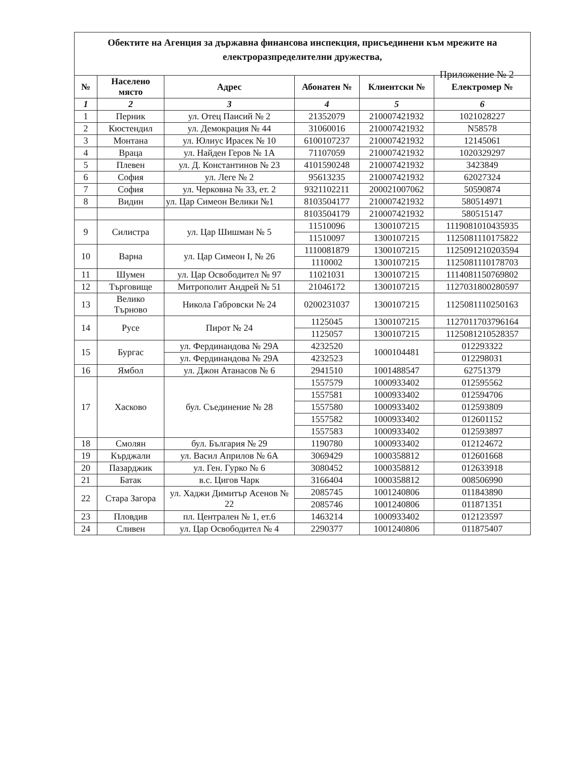Приложение № 2
| Обектите на Агенция за държавна финансова инспекция, присъединени към мрежите на електроразпределителни дружества, | | | | | |
| № | Населено място | Адрес | Абонатен № | Клиентски № | Електромер № |
| 1 | 2 | 3 | 4 | 5 | 6 |
| 1 | Перник | ул. Отец Паисий № 2 | 21352079 | 210007421932 | 1021028227 |
| 2 | Кюстендил | ул. Демокрация № 44 | 31060016 | 210007421932 | N58578 |
| 3 | Монтана | ул. Юлиус Ирасек № 10 | 6100107237 | 210007421932 | 12145061 |
| 4 | Враца | ул. Найден Геров № 1А | 71107059 | 210007421932 | 1020329297 |
| 5 | Плевен | ул. Д. Константинов № 23 | 4101590248 | 210007421932 | 3423849 |
| 6 | София | ул. Леге № 2 | 95613235 | 210007421932 | 62027324 |
| 7 | София | ул. Черковна № 33, ет. 2 | 9321102211 | 200021007062 | 50590874 |
| 8 | Видин | ул. Цар Симеон Велики №1 | 8103504177 | 210007421932 | 580514971 |
| | | | 8103504179 | 210007421932 | 580515147 |
| 9 | Силистра | ул. Цар Шишман № 5 | 11510096 | 1300107215 | 1119081010435935 |
| | | | 11510097 | 1300107215 | 1125081110175822 |
| 10 | Варна | ул. Цар Симеон I, № 26 | 1110081879 | 1300107215 | 1125091210203594 |
| | | | 1110002 | 1300107215 | 1125081110178703 |
| 11 | Шумен | ул. Цар Освободител № 97 | 11021031 | 1300107215 | 1114081150769802 |
| 12 | Търговище | Митрополит Андрей № 51 | 21046172 | 1300107215 | 1127031800280597 |
| 13 | Велико Търново | Никола Габровски № 24 | 0200231037 | 1300107215 | 1125081110250163 |
| 14 | Русе | Пирот № 24 | 1125045 | 1300107215 | 1127011703796164 |
| | | | 1125057 | 1300107215 | 1125081210528357 |
| 15 | Бургас | ул. Фердинандова № 29А | 4232520 | 1000104481 | 012293322 |
| | | ул. Фердинандова № 29А | 4232523 | | 012298031 |
| 16 | Ямбол | ул. Джон Атанасов № 6 | 2941510 | 1001488547 | 62751379 |
| 17 | Хасково | бул. Съединение № 28 | 1557579 | 1000933402 | 012595562 |
| | | | 1557581 | 1000933402 | 012594706 |
| | | | 1557580 | 1000933402 | 012593809 |
| | | | 1557582 | 1000933402 | 012601152 |
| | | | 1557583 | 1000933402 | 012593897 |
| 18 | Смолян | бул. България № 29 | 1190780 | 1000933402 | 012124672 |
| 19 | Кърджали | ул. Васил Априлов № 6А | 3069429 | 1000358812 | 012601668 |
| 20 | Пазарджик | ул. Ген. Гурко № 6 | 3080452 | 1000358812 | 012633918 |
| 21 | Батак | в.с. Цигов Чарк | 3166404 | 1000358812 | 008506990 |
| 22 | Стара Загора | ул. Хаджи Димитър Асенов № 22 | 2085745 | 1001240806 | 011843890 |
| | | | 2085746 | 1001240806 | 011871351 |
| 23 | Пловдив | пл. Централен № 1, ет.6 | 1463214 | 1000933402 | 012123597 |
| 24 | Сливен | ул. Цар Освободител № 4 | 2290377 | 1001240806 | 011875407 |